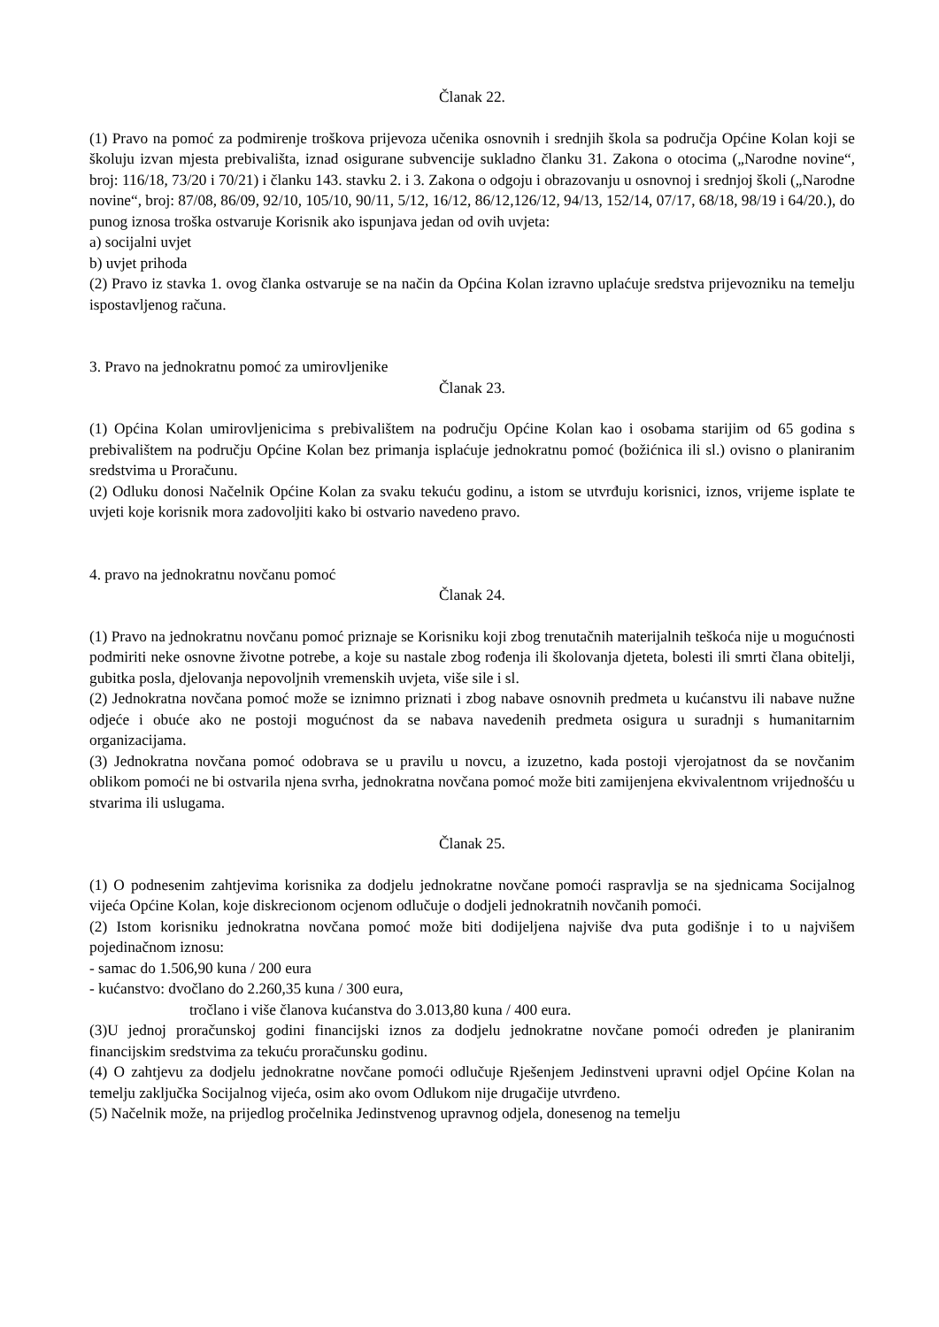Članak 22.
(1) Pravo na pomoć za podmirenje troškova prijevoza učenika osnovnih i srednjih škola sa područja Općine Kolan koji se školuju izvan mjesta prebivališta, iznad osigurane subvencije sukladno članku 31. Zakona o otocima („Narodne novine“, broj: 116/18, 73/20 i 70/21) i članku 143. stavku 2. i 3. Zakona o odgoju i obrazovanju u osnovnoj i srednjoj školi („Narodne novine“, broj: 87/08, 86/09, 92/10, 105/10, 90/11, 5/12, 16/12, 86/12,126/12, 94/13, 152/14, 07/17, 68/18, 98/19 i 64/20.), do punog iznosa troška ostvaruje Korisnik ako ispunjava jedan od ovih uvjeta:
a) socijalni uvjet
b) uvjet prihoda
(2) Pravo iz stavka 1. ovog članka ostvaruje se na način da Općina Kolan izravno uplaćuje sredstva prijevozniku na temelju ispostavljenog računa.
3. Pravo na jednokratnu pomoć za umirovljenike
Članak 23.
(1) Općina Kolan umirovljenicima s prebivalištem na području Općine Kolan kao i osobama starijim od 65 godina s prebivalištem na području Općine Kolan bez primanja isplaćuje jednokratnu pomoć (božićnica ili sl.) ovisno o planiranim sredstvima u Proračunu.
(2) Odluku donosi Načelnik Općine Kolan za svaku tekuću godinu, a istom se utvrđuju korisnici, iznos, vrijeme isplate te uvjeti koje korisnik mora zadovoljiti kako bi ostvario navedeno pravo.
4. pravo na jednokratnu novčanu pomoć
Članak 24.
(1) Pravo na jednokratnu novčanu pomoć priznaje se Korisniku koji zbog trenutačnih materijalnih teškoća nije u mogućnosti podmiriti neke osnovne životne potrebe, a koje su nastale zbog rođenja ili školovanja djeteta, bolesti ili smrti člana obitelji, gubitka posla, djelovanja nepovoljnih vremenskih uvjeta, više sile i sl.
(2) Jednokratna novčana pomoć može se iznimno priznati i zbog nabave osnovnih predmeta u kućanstvu ili nabave nužne odjeće i obuće ako ne postoji mogućnost da se nabava navedenih predmeta osigura u suradnji s humanitarnim organizacijama.
(3) Jednokratna novčana pomoć odobrava se u pravilu u novcu, a izuzetno, kada postoji vjerojatnost da se novčanim oblikom pomoći ne bi ostvarila njena svrha, jednokratna novčana pomoć može biti zamijenjena ekvivalentnom vrijednošću u stvarima ili uslugama.
Članak 25.
(1) O podnesenim zahtjevima korisnika za dodjelu jednokratne novčane pomoći raspravlja se na sjednicama Socijalnog vijeća Općine Kolan, koje diskrecionom ocjenom odlučuje o dodjeli jednokratnih novčanih pomoći.
(2) Istom korisniku jednokratna novčana pomoć može biti dodijeljena najviše dva puta godišnje i to u najvišem pojedinačnom iznosu:
- samac do 1.506,90 kuna / 200 eura
- kućanstvo: dvočlano do 2.260,35 kuna / 300 eura,
tročlano i više članova kućanstva do 3.013,80 kuna / 400 eura.
(3)U jednoj proračunskoj godini financijski iznos za dodjelu jednokratne novčane pomoći određen je planiranim financijskim sredstvima za tekuću proračunsku godinu.
(4) O zahtjevu za dodjelu jednokratne novčane pomoći odlučuje Rješenjem Jedinstveni upravni odjel Općine Kolan na temelju zaključka Socijalnog vijeća, osim ako ovom Odlukom nije drugačije utvrđeno.
(5) Načelnik može, na prijedlog pročelnika Jedinstvenog upravnog odjela, donesenog na temelju